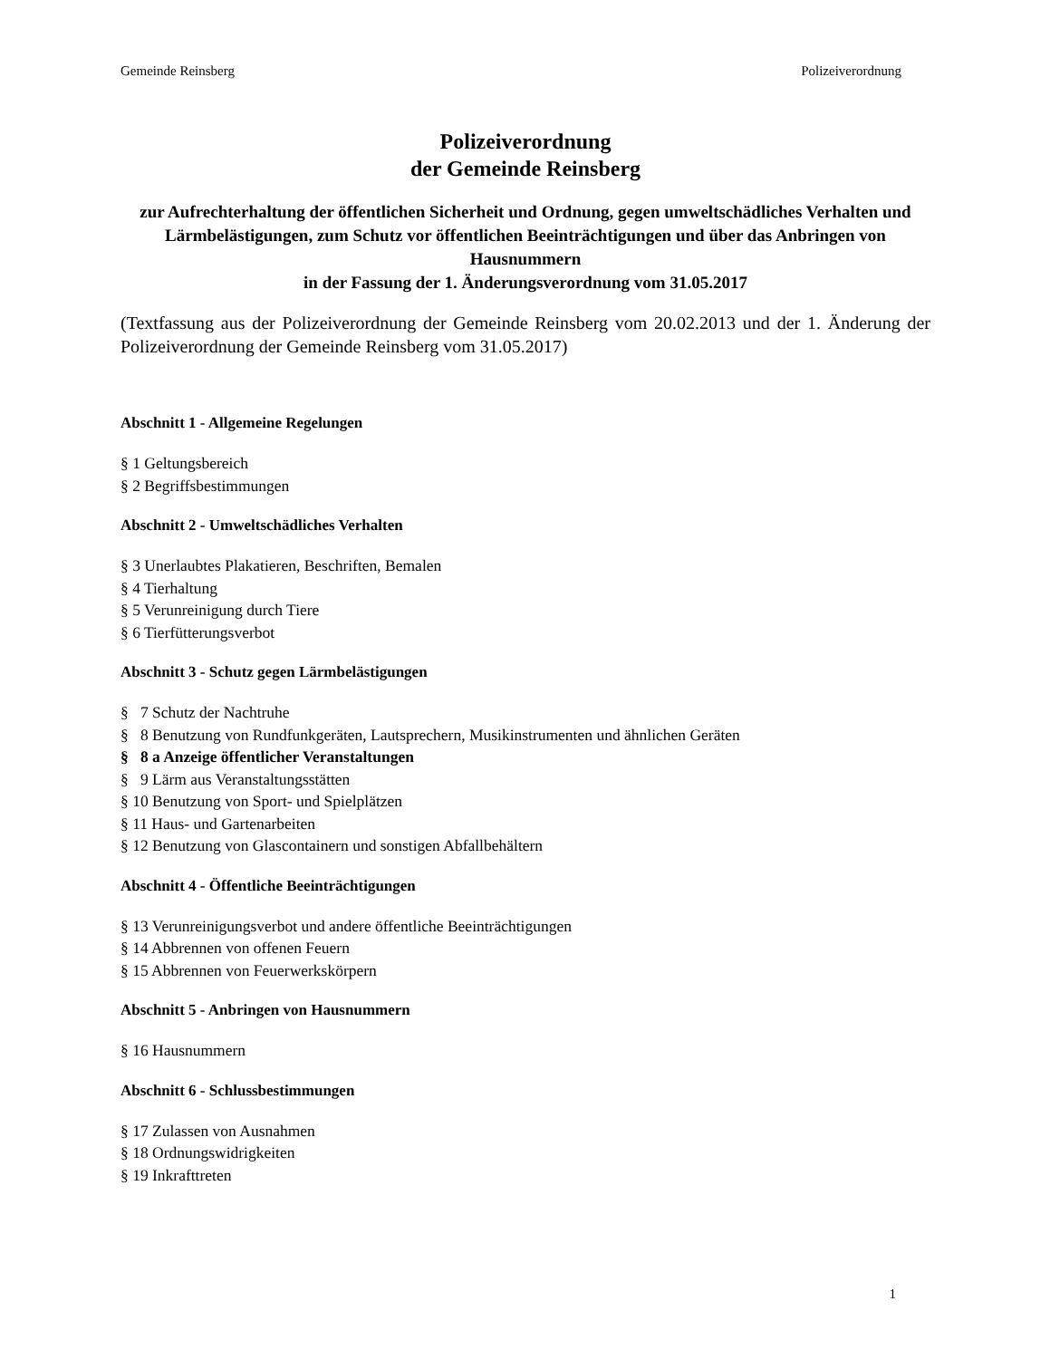Gemeinde Reinsberg Polizeiverordnung
Polizeiverordnung
der Gemeinde Reinsberg
zur Aufrechterhaltung der öffentlichen Sicherheit und Ordnung, gegen umweltschädliches Verhalten und Lärmbelästigungen, zum Schutz vor öffentlichen Beeinträchtigungen und über das Anbringen von Hausnummern
in der Fassung der 1. Änderungsverordnung vom 31.05.2017
(Textfassung aus der Polizeiverordnung der Gemeinde Reinsberg vom 20.02.2013 und der 1. Änderung der Polizeiverordnung der Gemeinde Reinsberg vom 31.05.2017)
Abschnitt 1 - Allgemeine Regelungen
§ 1 Geltungsbereich
§ 2 Begriffsbestimmungen
Abschnitt 2 - Umweltschädliches Verhalten
§ 3 Unerlaubtes Plakatieren, Beschriften, Bemalen
§ 4 Tierhaltung
§ 5 Verunreinigung durch Tiere
§ 6 Tierfütterungsverbot
Abschnitt 3 - Schutz gegen Lärmbelästigungen
§ 7 Schutz der Nachtruhe
§ 8 Benutzung von Rundfunkgeräten, Lautsprechern, Musikinstrumenten und ähnlichen Geräten
§ 8 a Anzeige öffentlicher Veranstaltungen
§ 9 Lärm aus Veranstaltungsstätten
§ 10 Benutzung von Sport- und Spielplätzen
§ 11 Haus- und Gartenarbeiten
§ 12 Benutzung von Glascontainern und sonstigen Abfallbehältern
Abschnitt 4 - Öffentliche Beeinträchtigungen
§ 13 Verunreinigungsverbot und andere öffentliche Beeinträchtigungen
§ 14 Abbrennen von offenen Feuern
§ 15 Abbrennen von Feuerwerkskörpern
Abschnitt 5 - Anbringen von Hausnummern
§ 16 Hausnummern
Abschnitt 6 - Schlussbestimmungen
§ 17 Zulassen von Ausnahmen
§ 18 Ordnungswidrigkeiten
§ 19 Inkrafttreten
1